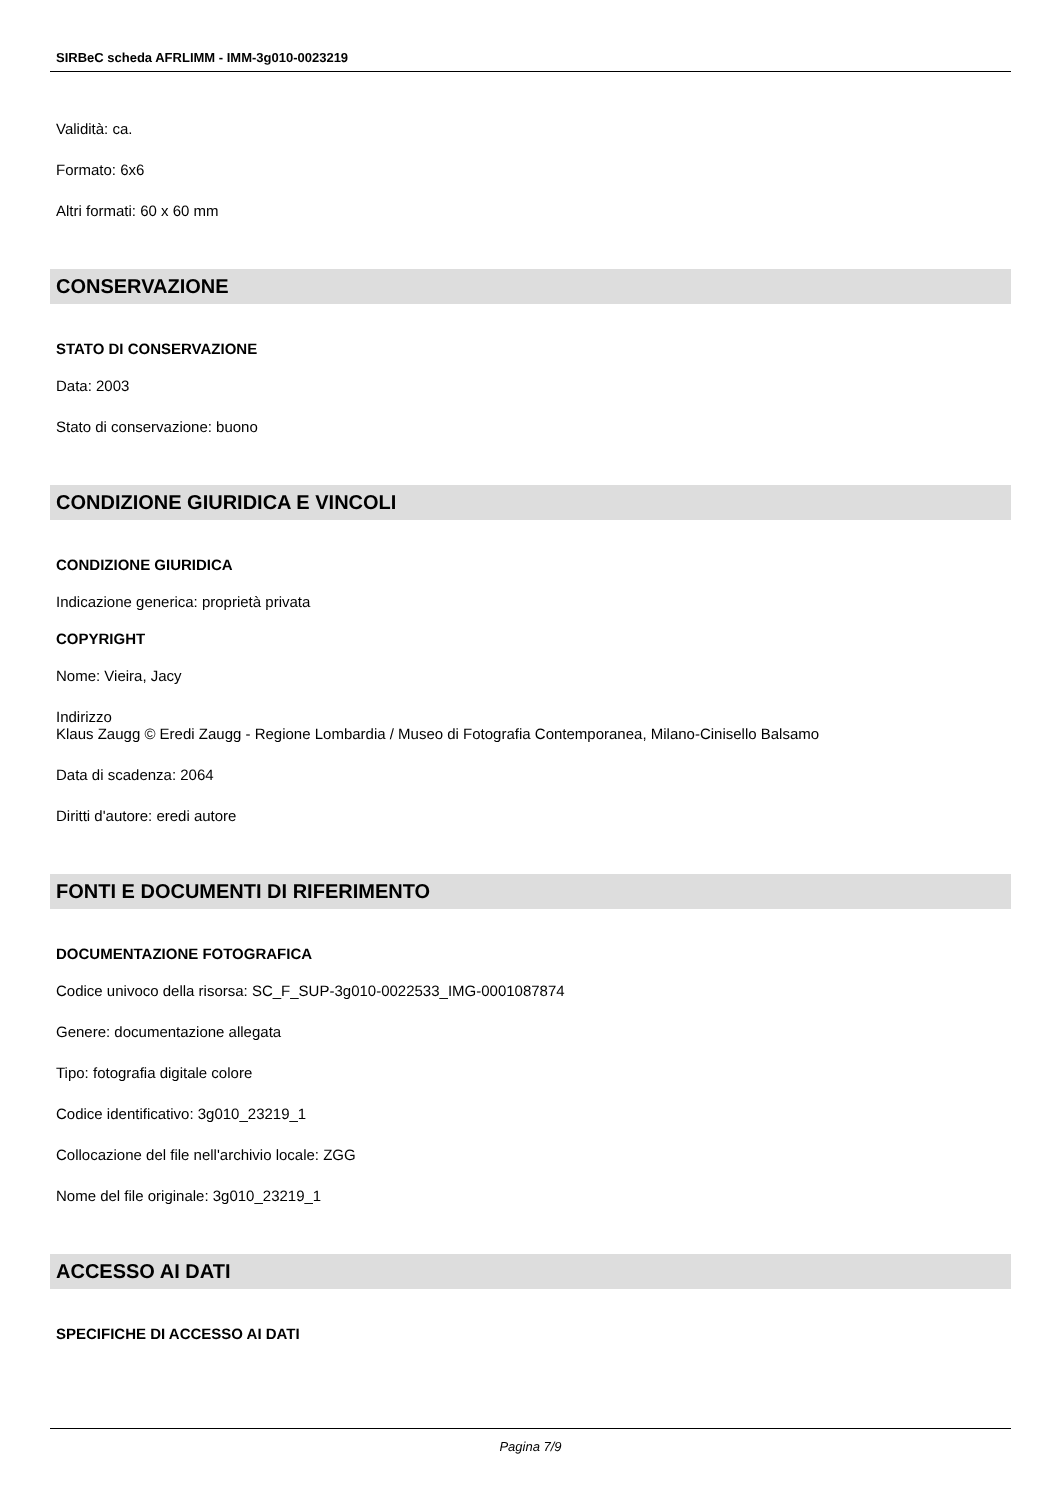SIRBeC scheda AFRLIMM - IMM-3g010-0023219
Validità: ca.
Formato: 6x6
Altri formati: 60 x 60 mm
CONSERVAZIONE
STATO DI CONSERVAZIONE
Data: 2003
Stato di conservazione: buono
CONDIZIONE GIURIDICA E VINCOLI
CONDIZIONE GIURIDICA
Indicazione generica: proprietà privata
COPYRIGHT
Nome: Vieira, Jacy
Indirizzo
Klaus Zaugg © Eredi Zaugg - Regione Lombardia / Museo di Fotografia Contemporanea, Milano-Cinisello Balsamo
Data di scadenza: 2064
Diritti d'autore: eredi autore
FONTI E DOCUMENTI DI RIFERIMENTO
DOCUMENTAZIONE FOTOGRAFICA
Codice univoco della risorsa: SC_F_SUP-3g010-0022533_IMG-0001087874
Genere: documentazione allegata
Tipo: fotografia digitale colore
Codice identificativo: 3g010_23219_1
Collocazione del file nell'archivio locale: ZGG
Nome del file originale: 3g010_23219_1
ACCESSO AI DATI
SPECIFICHE DI ACCESSO AI DATI
Pagina 7/9